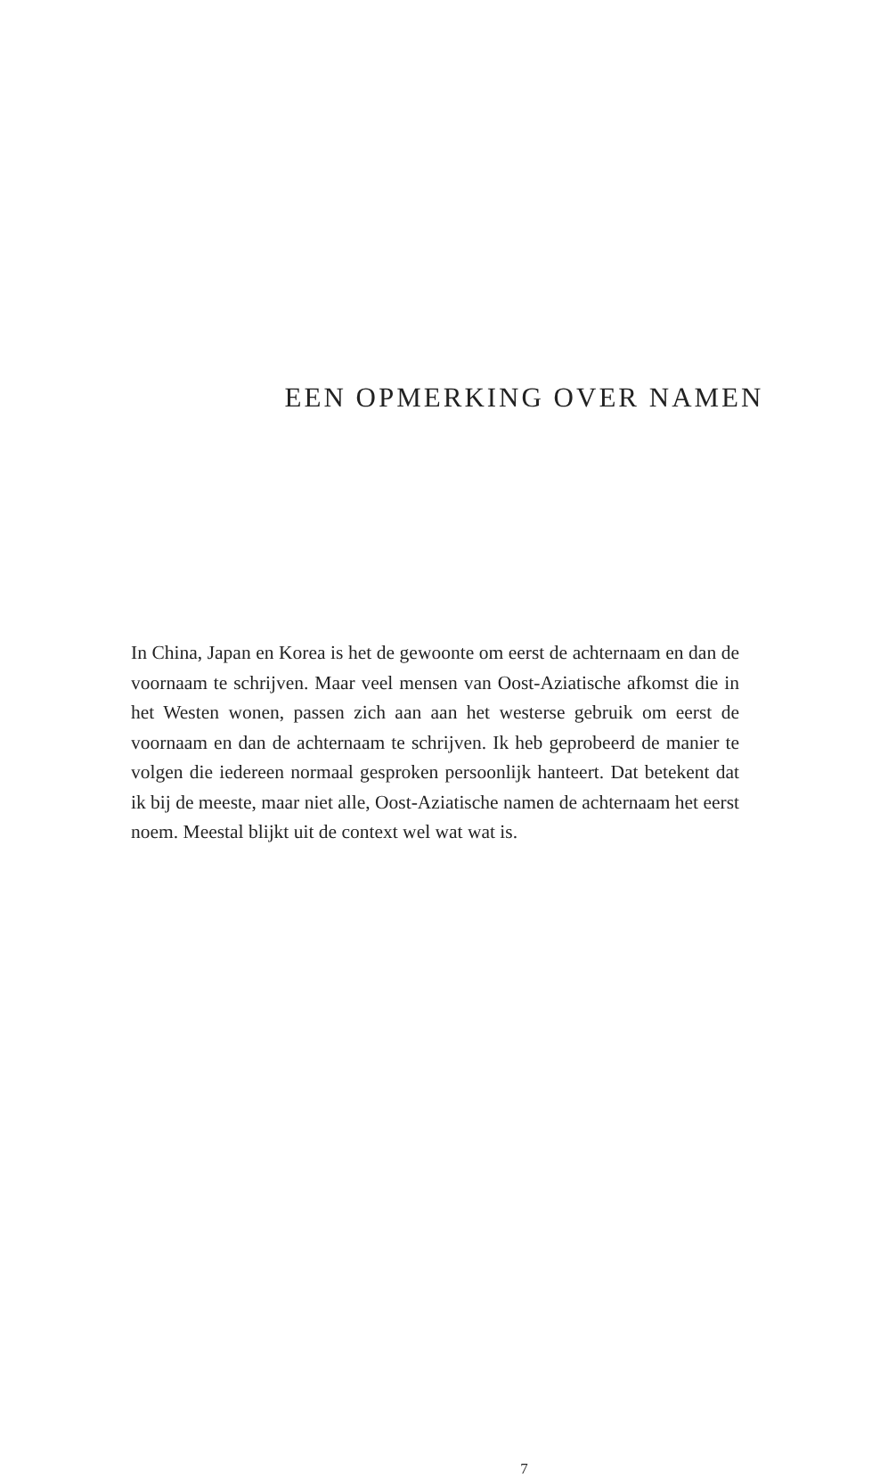EEN OPMERKING OVER NAMEN
In China, Japan en Korea is het de gewoonte om eerst de achternaam en dan de voornaam te schrijven. Maar veel mensen van Oost-Aziatische afkomst die in het Westen wonen, passen zich aan aan het westerse gebruik om eerst de voornaam en dan de achternaam te schrijven. Ik heb geprobeerd de manier te volgen die iedereen normaal gesproken persoonlijk hanteert. Dat betekent dat ik bij de meeste, maar niet alle, Oost-Aziatische namen de achternaam het eerst noem. Meestal blijkt uit de context wel wat wat is.
7